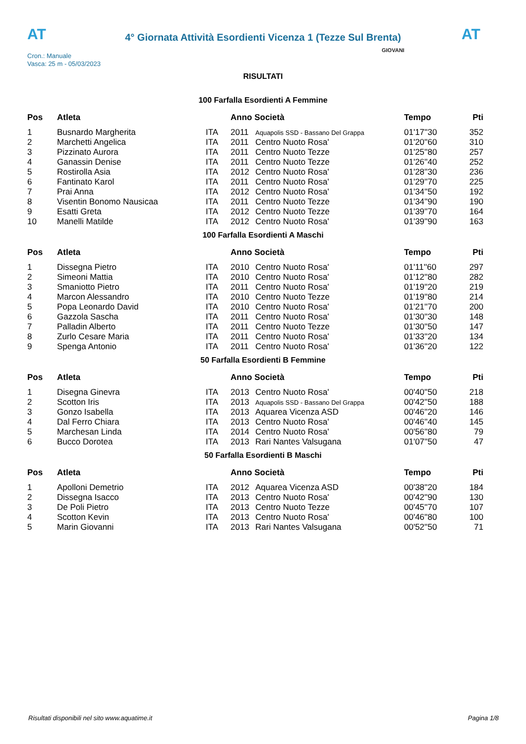AT
4° Giornata Attività Esordienti Vicenza 1 (Tezze Sul Brenta)
AT
Cron.: Manuale
Vasca: 25 m - 05/03/2023
GIOVANI
RISULTATI
100 Farfalla Esordienti A Femmine
| Pos | Atleta | | Anno Società | | Tempo | Pti |
| --- | --- | --- | --- | --- | --- | --- |
| 1 | Busnardo Margherita | ITA | 2011 | Aquapolis SSD - Bassano Del Grappa | 01'17''30 | 352 |
| 2 | Marchetti Angelica | ITA | 2011 | Centro Nuoto Rosa' | 01'20''60 | 310 |
| 3 | Pizzinato Aurora | ITA | 2011 | Centro Nuoto Tezze | 01'25''80 | 257 |
| 4 | Ganassin Denise | ITA | 2011 | Centro Nuoto Tezze | 01'26''40 | 252 |
| 5 | Rostirolla Asia | ITA | 2012 | Centro Nuoto Rosa' | 01'28''30 | 236 |
| 6 | Fantinato Karol | ITA | 2011 | Centro Nuoto Rosa' | 01'29''70 | 225 |
| 7 | Prai Anna | ITA | 2012 | Centro Nuoto Rosa' | 01'34''50 | 192 |
| 8 | Visentin Bonomo Nausicaa | ITA | 2011 | Centro Nuoto Tezze | 01'34''90 | 190 |
| 9 | Esatti Greta | ITA | 2012 | Centro Nuoto Tezze | 01'39''70 | 164 |
| 10 | Manelli Matilde | ITA | 2012 | Centro Nuoto Rosa' | 01'39''90 | 163 |
100 Farfalla Esordienti A Maschi
| Pos | Atleta | | Anno Società | | Tempo | Pti |
| --- | --- | --- | --- | --- | --- | --- |
| 1 | Dissegna Pietro | ITA | 2010 | Centro Nuoto Rosa' | 01'11''60 | 297 |
| 2 | Simeoni Mattia | ITA | 2010 | Centro Nuoto Rosa' | 01'12''80 | 282 |
| 3 | Smaniotto Pietro | ITA | 2011 | Centro Nuoto Rosa' | 01'19''20 | 219 |
| 4 | Marcon Alessandro | ITA | 2010 | Centro Nuoto Tezze | 01'19''80 | 214 |
| 5 | Popa Leonardo David | ITA | 2010 | Centro Nuoto Rosa' | 01'21''70 | 200 |
| 6 | Gazzola Sascha | ITA | 2011 | Centro Nuoto Rosa' | 01'30''30 | 148 |
| 7 | Palladin Alberto | ITA | 2011 | Centro Nuoto Tezze | 01'30''50 | 147 |
| 8 | Zurlo Cesare Maria | ITA | 2011 | Centro Nuoto Rosa' | 01'33''20 | 134 |
| 9 | Spenga Antonio | ITA | 2011 | Centro Nuoto Rosa' | 01'36''20 | 122 |
50 Farfalla Esordienti B Femmine
| Pos | Atleta | | Anno Società | | Tempo | Pti |
| --- | --- | --- | --- | --- | --- | --- |
| 1 | Disegna Ginevra | ITA | 2013 | Centro Nuoto Rosa' | 00'40''50 | 218 |
| 2 | Scotton Iris | ITA | 2013 | Aquapolis SSD - Bassano Del Grappa | 00'42''50 | 188 |
| 3 | Gonzo Isabella | ITA | 2013 | Aquarea Vicenza ASD | 00'46''20 | 146 |
| 4 | Dal Ferro Chiara | ITA | 2013 | Centro Nuoto Rosa' | 00'46''40 | 145 |
| 5 | Marchesan Linda | ITA | 2014 | Centro Nuoto Rosa' | 00'56''80 | 79 |
| 6 | Bucco Dorotea | ITA | 2013 | Rari Nantes Valsugana | 01'07''50 | 47 |
50 Farfalla Esordienti B Maschi
| Pos | Atleta | | Anno Società | | Tempo | Pti |
| --- | --- | --- | --- | --- | --- | --- |
| 1 | Apolloni Demetrio | ITA | 2012 | Aquarea Vicenza ASD | 00'38''20 | 184 |
| 2 | Dissegna Isacco | ITA | 2013 | Centro Nuoto Rosa' | 00'42''90 | 130 |
| 3 | De Poli Pietro | ITA | 2013 | Centro Nuoto Tezze | 00'45''70 | 107 |
| 4 | Scotton Kevin | ITA | 2013 | Centro Nuoto Rosa' | 00'46''80 | 100 |
| 5 | Marin Giovanni | ITA | 2013 | Rari Nantes Valsugana | 00'52''50 | 71 |
Risultati disponibili nel sito www.aquatime.it Pagina 1/8